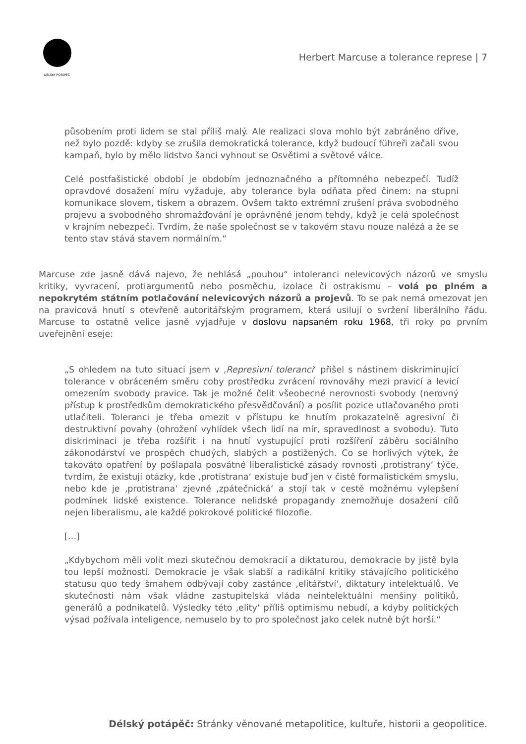DÉLSKÝ POTÁPĚČ
Herbert Marcuse a tolerance represe | 7
působením proti lidem se stal příliš malý. Ale realizaci slova mohlo být zabráněno dříve, než bylo pozdě: kdyby se zrušila demokratická tolerance, když budoucí führeři začali svou kampaň, bylo by mělo lidstvo šanci vyhnout se Osvětimi a světové válce.
Celé postfašistické období je obdobím jednoznačného a přítomného nebezpečí. Tudíž opravdové dosažení míru vyžaduje, aby tolerance byla odňata před činem: na stupni komunikace slovem, tiskem a obrazem. Ovšem takto extrémní zrušení práva svobodného projevu a svobodného shromažďování je oprávněné jenom tehdy, když je celá společnost v krajním nebezpečí. Tvrdím, že naše společnost se v takovém stavu nouze nalézá a že se tento stav stává stavem normálním.“
Marcuse zde jasně dává najevo, že nehlásá „pouhou“ intoleranci nelevicových názorů ve smyslu kritiky, vyvracení, protiargumentů nebo posměchu, izolace či ostrakismu – volá po plném a nepokrytém státním potlačování nelevicových názorů a projevů. To se pak nemá omezovat jen na pravicová hnutí s otevřeně autoritářským programem, která usilují o svržení liberálního řádu. Marcuse to ostatně velice jasně vyjadřuje v doslovu napsaném roku 1968, tři roky po prvním uveřejnění eseje:
„S ohledem na tuto situaci jsem v ‚Represivní toleranci‘ přišel s nástinem diskriminující tolerance v obráceném směru coby prostředku zvrácení rovnováhy mezi pravicí a levicí omezením svobody pravice. Tak je možné čelit všeobecné nerovnosti svobody (nerovný přístup k prostředkům demokratického přesvědčování) a posílit pozice utlačovaného proti utlačiteli. Toleranci je třeba omezit v přístupu ke hnutím prokazatelně agresivní či destruktivní povahy (ohrožení vyhlídek všech lidí na mír, spravedlnost a svobodu). Tuto diskriminaci je třeba rozšířit i na hnutí vystupující proti rozšíření záběru sociálního zákonodárství ve prospěch chudých, slabých a postižených. Co se horlivých výtek, že takováto opatření by pošlapala posvátné liberalistické zásady rovnosti ‚protistrany‘ týče, tvrdím, že existují otázky, kde ‚protistrana‘ existuje buď jen v čistě formalistickém smyslu, nebo kde je ‚protistrana‘ zjevně ‚zpátečnická‘ a stojí tak v cestě možnému vylepšení podmínek lidské existence. Tolerance nelidské propagandy znemožňuje dosažení cílů nejen liberalismu, ale každé pokrokové politické filozofie.
[…]
„Kdybychom měli volit mezi skutečnou demokracií a diktaturou, demokracie by jistě byla tou lepší možností. Demokracie je však slabší a radikální kritiky stávajícího politického statusu quo tedy šmahem odbývají coby zastánce ‚elitářství‘, diktatury intelektuálů. Ve skutečnosti nám však vládne zastupitelská vláda neintelektuální menšiny politiků, generálů a podnikatelů. Výsledky této ‚elity‘ příliš optimismu nebudí, a kdyby politických výsad požívala inteligence, nemuselo by to pro společnost jako celek nutně být horší.“
Délský potápěč: Stránky věnované metapolitice, kultuře, historii a geopolitice.